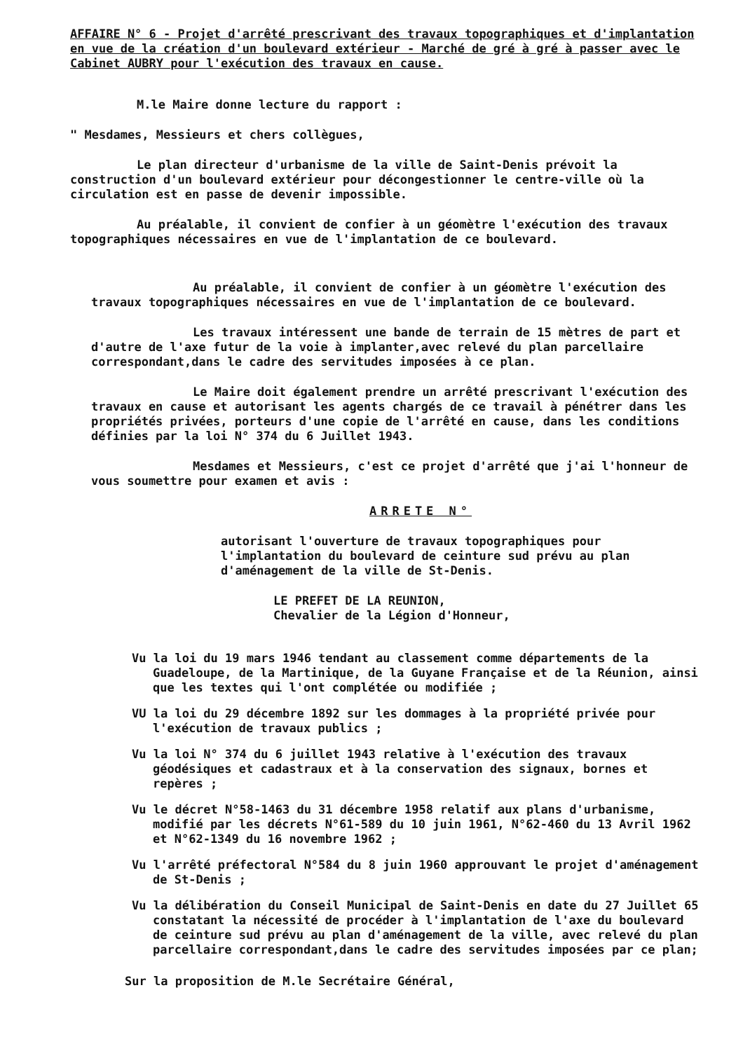AFFAIRE N° 6 - Projet d'arrêté prescrivant des travaux topographiques et d'implantation en vue de la création d'un boulevard extérieur - Marché de gré à gré à passer avec le Cabinet AUBRY pour l'exécution des travaux en cause.
M.le Maire donne lecture du rapport :
" Mesdames, Messieurs et chers collègues,
Le plan directeur d'urbanisme de la ville de Saint-Denis prévoit la construction d'un boulevard extérieur pour décongestionner le centre-ville où la circulation est en passe de devenir impossible.
Au préalable, il convient de confier à un géomètre l'exécution des travaux topographiques nécessaires en vue de l'implantation de ce boulevard.
Au préalable, il convient de confier à un géomètre l'exécution des travaux topographiques nécessaires en vue de l'implantation de ce boulevard.
Les travaux intéressent une bande de terrain de 15 mètres de part et d'autre de l'axe futur de la voie à implanter,avec relevé du plan parcellaire correspondant,dans le cadre des servitudes imposées à ce plan.
Le Maire doit également prendre un arrêté prescrivant l'exécution des travaux en cause et autorisant les agents chargés de ce travail à pénétrer dans les propriétés privées, porteurs d'une copie de l'arrêté en cause, dans les conditions définies par la loi N° 374 du 6 Juillet 1943.
Mesdames et Messieurs, c'est ce projet d'arrêté que j'ai l'honneur de vous soumettre pour examen et avis :
ARRETE N°
autorisant l'ouverture de travaux topographiques pour l'implantation du boulevard de ceinture sud prévu au plan d'aménagement de la ville de St-Denis.
LE PREFET DE LA REUNION,
Chevalier de la Légion d'Honneur,
Vu la loi du 19 mars 1946 tendant au classement comme départements de la Guadeloupe, de la Martinique, de la Guyane Française et de la Réunion, ainsi que les textes qui l'ont complétée ou modifiée ;
VU la loi du 29 décembre 1892 sur les dommages à la propriété privée pour l'exécution de travaux publics ;
Vu la loi N° 374 du 6 juillet 1943 relative à l'exécution des travaux géodésiques et cadastraux et à la conservation des signaux, bornes et repères ;
Vu le décret N°58-1463 du 31 décembre 1958 relatif aux plans d'urbanisme, modifié par les décrets N°61-589 du 10 juin 1961, N°62-460 du 13 Avril 1962 et N°62-1349 du 16 novembre 1962 ;
Vu l'arrêté préfectoral N°584 du 8 juin 1960 approuvant le projet d'aménagement de St-Denis ;
Vu la délibération du Conseil Municipal de Saint-Denis en date du 27 Juillet 65 constatant la nécessité de procéder à l'implantation de l'axe du boulevard de ceinture sud prévu au plan d'aménagement de la ville, avec relevé du plan parcellaire correspondant,dans le cadre des servitudes imposées par ce plan;
Sur la proposition de M.le Secrétaire Général,